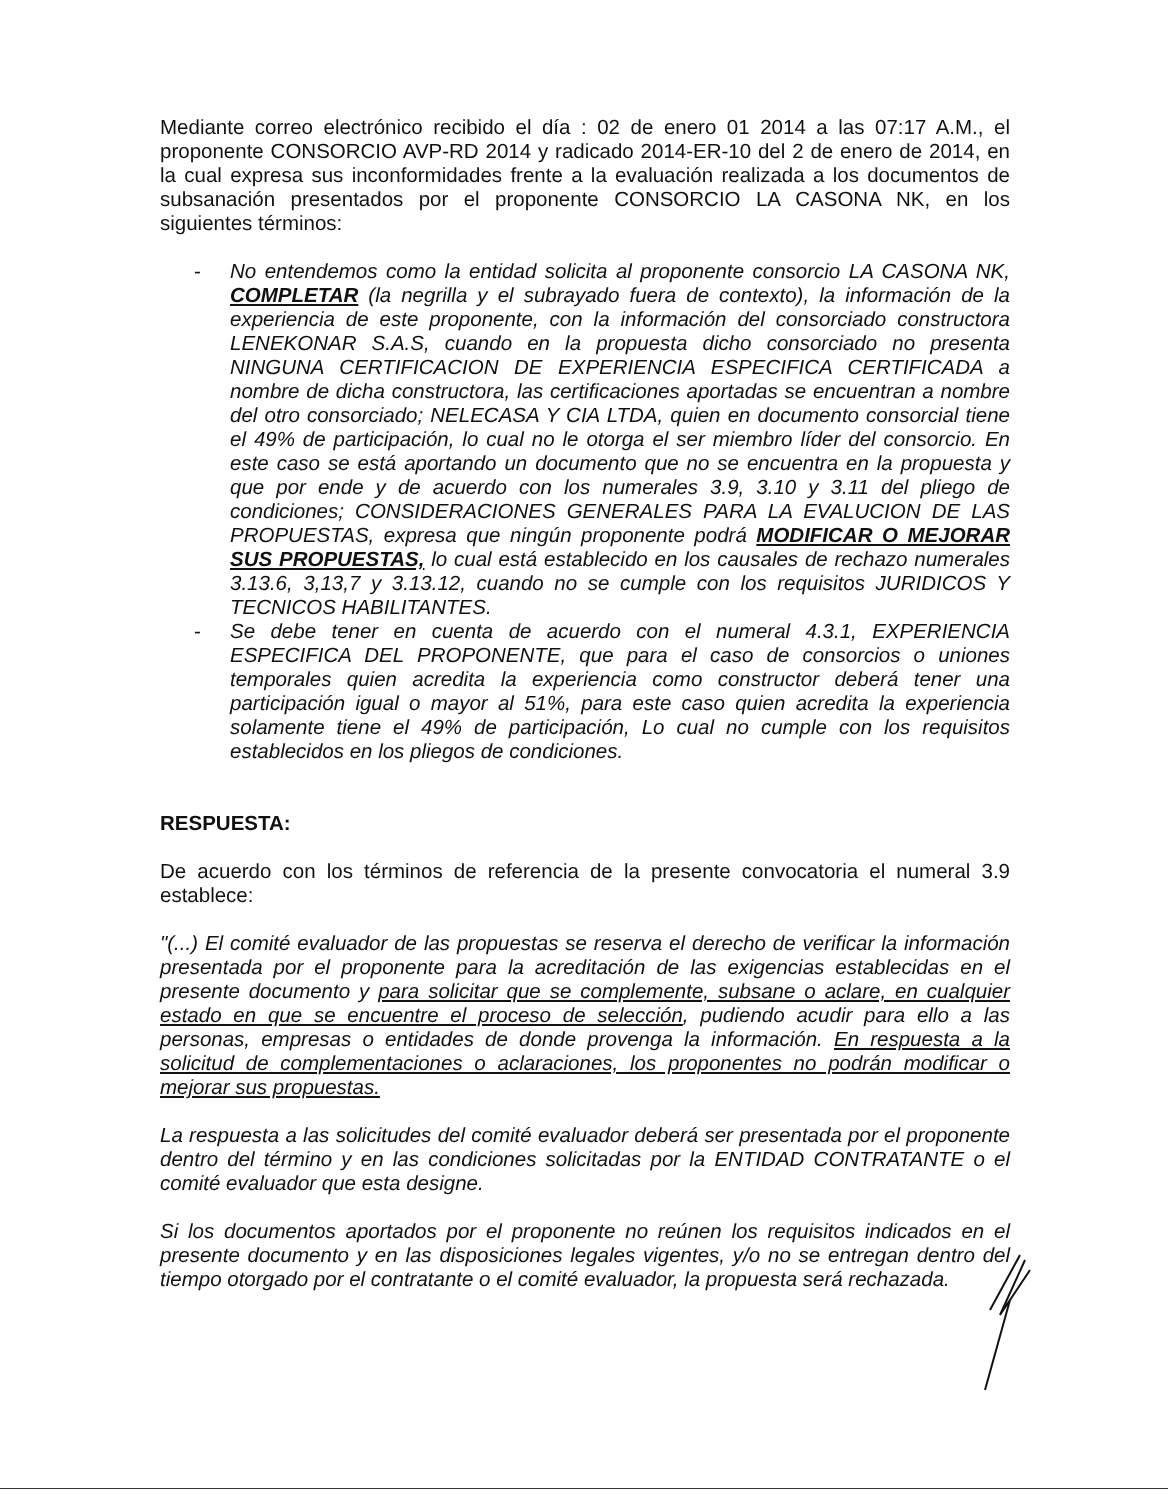Mediante correo electrónico recibido el día : 02 de enero 01 2014 a las 07:17 A.M., el proponente CONSORCIO AVP-RD 2014 y radicado 2014-ER-10 del 2 de enero de 2014, en la cual expresa sus inconformidades frente a la evaluación realizada a los documentos de subsanación presentados por el proponente CONSORCIO LA CASONA NK, en los siguientes términos:
- No entendemos como la entidad solicita al proponente consorcio LA CASONA NK, COMPLETAR (la negrilla y el subrayado fuera de contexto), la información de la experiencia de este proponente, con la información del consorciado constructora LENEKONAR S.A.S, cuando en la propuesta dicho consorciado no presenta NINGUNA CERTIFICACION DE EXPERIENCIA ESPECIFICA CERTIFICADA a nombre de dicha constructora, las certificaciones aportadas se encuentran a nombre del otro consorciado; NELECASA Y CIA LTDA, quien en documento consorcial tiene el 49% de participación, lo cual no le otorga el ser miembro líder del consorcio. En este caso se está aportando un documento que no se encuentra en la propuesta y que por ende y de acuerdo con los numerales 3.9, 3.10 y 3.11 del pliego de condiciones; CONSIDERACIONES GENERALES PARA LA EVALUCION DE LAS PROPUESTAS, expresa que ningún proponente podrá MODIFICAR O MEJORAR SUS PROPUESTAS, lo cual está establecido en los causales de rechazo numerales 3.13.6, 3,13,7 y 3.13.12, cuando no se cumple con los requisitos JURIDICOS Y TECNICOS HABILITANTES.
- Se debe tener en cuenta de acuerdo con el numeral 4.3.1, EXPERIENCIA ESPECIFICA DEL PROPONENTE, que para el caso de consorcios o uniones temporales quien acredita la experiencia como constructor deberá tener una participación igual o mayor al 51%, para este caso quien acredita la experiencia solamente tiene el 49% de participación, Lo cual no cumple con los requisitos establecidos en los pliegos de condiciones.
RESPUESTA:
De acuerdo con los términos de referencia de la presente convocatoria el numeral 3.9 establece:
"(...) El comité evaluador de las propuestas se reserva el derecho de verificar la información presentada por el proponente para la acreditación de las exigencias establecidas en el presente documento y para solicitar que se complemente, subsane o aclare, en cualquier estado en que se encuentre el proceso de selección, pudiendo acudir para ello a las personas, empresas o entidades de donde provenga la información. En respuesta a la solicitud de complementaciones o aclaraciones, los proponentes no podrán modificar o mejorar sus propuestas.
La respuesta a las solicitudes del comité evaluador deberá ser presentada por el proponente dentro del término y en las condiciones solicitadas por la ENTIDAD CONTRATANTE o el comité evaluador que esta designe.
Si los documentos aportados por el proponente no reúnen los requisitos indicados en el presente documento y en las disposiciones legales vigentes, y/o no se entregan dentro del tiempo otorgado por el contratante o el comité evaluador, la propuesta será rechazada.